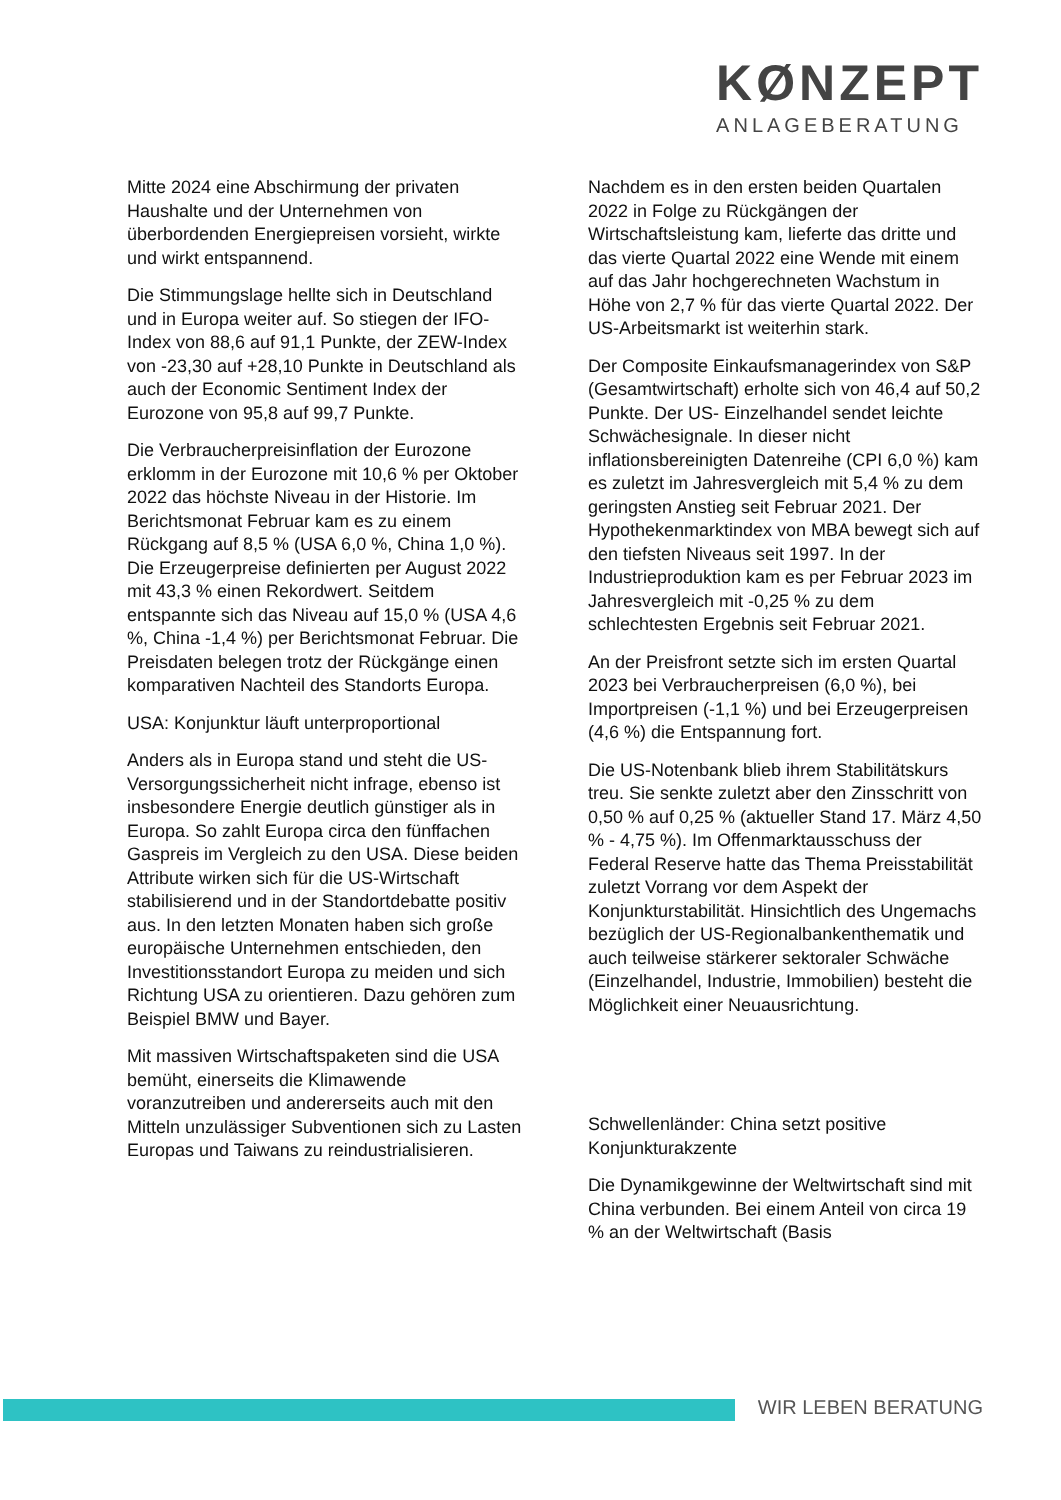KØNZEPT
ANLAGEBERATUNG
Mitte 2024 eine Abschirmung der privaten Haushalte und der Unternehmen von überbordenden Energiepreisen vorsieht, wirkte und wirkt entspannend.
Die Stimmungslage hellte sich in Deutschland und in Europa weiter auf. So stiegen der IFO-Index von 88,6 auf 91,1 Punkte, der ZEW-Index von -23,30 auf +28,10 Punkte in Deutschland als auch der Economic Sentiment Index der Eurozone von 95,8 auf 99,7 Punkte.
Die Verbraucherpreisinflation der Eurozone erklomm in der Eurozone mit 10,6 % per Oktober 2022 das höchste Niveau in der Historie. Im Berichtsmonat Februar kam es zu einem Rückgang auf 8,5 % (USA 6,0 %, China 1,0 %). Die Erzeugerpreise definierten per August 2022 mit 43,3 % einen Rekordwert. Seitdem entspannte sich das Niveau auf 15,0 % (USA 4,6 %, China -1,4 %) per Berichtsmonat Februar. Die Preisdaten belegen trotz der Rückgänge einen komparativen Nachteil des Standorts Europa.
USA: Konjunktur läuft unterproportional
Anders als in Europa stand und steht die US-Versorgungssicherheit nicht infrage, ebenso ist insbesondere Energie deutlich günstiger als in Europa. So zahlt Europa circa den fünffachen Gaspreis im Vergleich zu den USA. Diese beiden Attribute wirken sich für die US-Wirtschaft stabilisierend und in der Standortdebatte positiv aus. In den letzten Monaten haben sich große europäische Unternehmen entschieden, den Investitionsstandort Europa zu meiden und sich Richtung USA zu orientieren. Dazu gehören zum Beispiel BMW und Bayer.
Mit massiven Wirtschaftspaketen sind die USA bemüht, einerseits die Klimawende voranzutreiben und andererseits auch mit den Mitteln unzulässiger Subventionen sich zu Lasten Europas und Taiwans zu reindustrialisieren.
Nachdem es in den ersten beiden Quartalen 2022 in Folge zu Rückgängen der Wirtschaftsleistung kam, lieferte das dritte und das vierte Quartal 2022 eine Wende mit einem auf das Jahr hochgerechneten Wachstum in Höhe von 2,7 % für das vierte Quartal 2022. Der US-Arbeitsmarkt ist weiterhin stark.
Der Composite Einkaufsmanagerindex von S&P (Gesamtwirtschaft) erholte sich von 46,4 auf 50,2 Punkte. Der US- Einzelhandel sendet leichte Schwächesignale. In dieser nicht inflationsbereinigten Datenreihe (CPI 6,0 %) kam es zuletzt im Jahresvergleich mit 5,4 % zu dem geringsten Anstieg seit Februar 2021. Der Hypothekenmarktindex von MBA bewegt sich auf den tiefsten Niveaus seit 1997. In der Industrieproduktion kam es per Februar 2023 im Jahresvergleich mit -0,25 % zu dem schlechtesten Ergebnis seit Februar 2021.
An der Preisfront setzte sich im ersten Quartal 2023 bei Verbraucherpreisen (6,0 %), bei Importpreisen (-1,1 %) und bei Erzeugerpreisen (4,6 %) die Entspannung fort.
Die US-Notenbank blieb ihrem Stabilitätskurs treu. Sie senkte zuletzt aber den Zinsschritt von 0,50 % auf 0,25 % (aktueller Stand 17. März 4,50 % - 4,75 %). Im Offenmarktausschuss der Federal Reserve hatte das Thema Preisstabilität zuletzt Vorrang vor dem Aspekt der Konjunkturstabilität. Hinsichtlich des Ungemachs bezüglich der US-Regionalbankenthematik und auch teilweise stärkerer sektoraler Schwäche (Einzelhandel, Industrie, Immobilien) besteht die Möglichkeit einer Neuausrichtung.
Schwellenländer: China setzt positive Konjunkturakzente
Die Dynamikgewinne der Weltwirtschaft sind mit China verbunden. Bei einem Anteil von circa 19 % an der Weltwirtschaft (Basis
WIR LEBEN BERATUNG